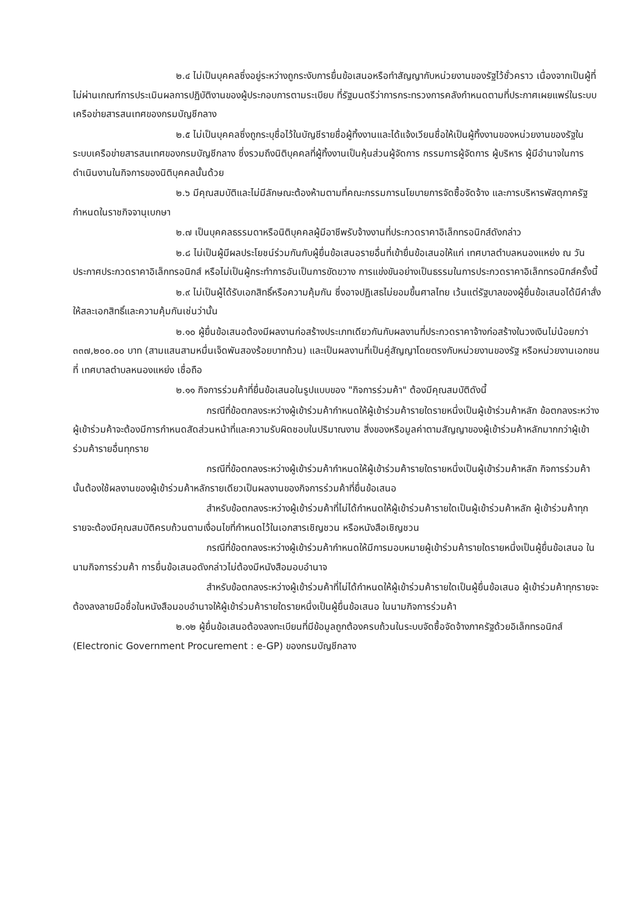๒.๔ ไม่เป็นบุคคลซึ่งอยู่ระหว่างถูกระงับการยื่นข้อเสนอหรือทำสัญญากับหน่วยงานของรัฐไว้ชั่วคราว เนื่องจากเป็นผู้ที่ไม่ผ่านเกณฑ์การประเมินผลการปฏิบัติงานของผู้ประกอบการตามระเบียบ ที่รัฐมนตรีว่าการกระทรวงการคลังกำหนดตามที่ประกาศเผยแพร่ในระบบเครือข่ายสารสนเทศของกรมบัญชีกลาง
๒.๕ ไม่เป็นบุคคลซึ่งถูกระบุชื่อไว้ในบัญชีรายชื่อผู้ทิ้งงานและได้แจ้งเวียนชื่อให้เป็นผู้ทิ้งงานของหน่วยงานของรัฐในระบบเครือข่ายสารสนเทศของกรมบัญชีกลาง ซึ่งรวมถึงนิติบุคคลที่ผู้ทิ้งงานเป็นหุ้นส่วนผู้จัดการ กรรมการผู้จัดการ ผู้บริหาร ผู้มีอำนาจในการดำเนินงานในกิจการของนิติบุคคลนั้นด้วย
๒.๖ มีคุณสมบัติและไม่มีลักษณะต้องห้ามตามที่คณะกรรมการนโยบายการจัดซื้อจัดจ้าง และการบริหารพัสดุภาครัฐกำหนดในราชกิจจานุเบกษา
๒.๗ เป็นบุคคลธรรมดาหรือนิติบุคคลผู้มีอาชีพรับจ้างงานที่ประกวดราคาอิเล็กทรอนิกส์ดังกล่าว
๒.๘ ไม่เป็นผู้มีผลประโยชน์ร่วมกันกับผู้ยื่นข้อเสนอรายอื่นที่เข้ายื่นข้อเสนอให้แก่ เทศบาลตำบลหนองแหย่ง ณ วันประกาศประกวดราคาอิเล็กทรอนิกส์ หรือไม่เป็นผู้กระทำการอันเป็นการขัดขวาง การแข่งขันอย่างเป็นธรรมในการประกวดราคาอิเล็กทรอนิกส์ครั้งนี้
๒.๙ ไม่เป็นผู้ได้รับเอกสิทธิ์หรือความคุ้มกัน ซึ่งอาจปฏิเสธไม่ยอมขึ้นศาลไทย เว้นแต่รัฐบาลของผู้ยื่นข้อเสนอได้มีคำสั่งให้สละเอกสิทธิ์และความคุ้มกันเช่นว่านั้น
๒.๑๐ ผู้ยื่นข้อเสนอต้องมีผลงานก่อสร้างประเภทเดียวกันกับผลงานที่ประกวดราคาจ้างก่อสร้างในวงเงินไม่น้อยกว่า ๓๓๗,๒๐๐.๐๐ บาท (สามแสนสามหมื่นเจ็ดพันสองร้อยบาทถ้วน) และเป็นผลงานที่เป็นคู่สัญญาโดยตรงกับหน่วยงานของรัฐ หรือหน่วยงานเอกชนที่ เทศบาลตำบลหนองแหย่ง เชื่อถือ
๒.๑๑ กิจการร่วมค้าที่ยื่นข้อเสนอในรูปแบบของ "กิจการร่วมค้า" ต้องมีคุณสมบัติดังนี้
กรณีที่ข้อตกลงระหว่างผู้เข้าร่วมค้ากำหนดให้ผู้เข้าร่วมค้ารายใดรายหนึ่งเป็นผู้เข้าร่วมค้าหลัก ข้อตกลงระหว่างผู้เข้าร่วมค้าจะต้องมีการกำหนดสัดส่วนหน้าที่และความรับผิดชอบในปริมาณงาน สิ่งของหรือมูลค่าตามสัญญาของผู้เข้าร่วมค้าหลักมากกว่าผู้เข้าร่วมค้ารายอื่นทุกราย
กรณีที่ข้อตกลงระหว่างผู้เข้าร่วมค้ากำหนดให้ผู้เข้าร่วมค้ารายใดรายหนึ่งเป็นผู้เข้าร่วมค้าหลัก กิจการร่วมค้านั้นต้องใช้ผลงานของผู้เข้าร่วมค้าหลักรายเดียวเป็นผลงานของกิจการร่วมค้าที่ยื่นข้อเสนอ
สำหรับข้อตกลงระหว่างผู้เข้าร่วมค้าที่ไม่ได้กำหนดให้ผู้เข้าร่วมค้ารายใดเป็นผู้เข้าร่วมค้าหลัก ผู้เข้าร่วมค้าทุกรายจะต้องมีคุณสมบัติครบถ้วนตามเงื่อนไขที่กำหนดไว้ในเอกสารเชิญชวน หรือหนังสือเชิญชวน
กรณีที่ข้อตกลงระหว่างผู้เข้าร่วมค้ากำหนดให้มีการมอบหมายผู้เข้าร่วมค้ารายใดรายหนึ่งเป็นผู้ยื่นข้อเสนอ ในนามกิจการร่วมค้า การยื่นข้อเสนอดังกล่าวไม่ต้องมีหนังสือมอบอำนาจ
สำหรับข้อตกลงระหว่างผู้เข้าร่วมค้าที่ไม่ได้กำหนดให้ผู้เข้าร่วมค้ารายใดเป็นผู้ยื่นข้อเสนอ ผู้เข้าร่วมค้าทุกรายจะต้องลงลายมือชื่อในหนังสือมอบอำนาจให้ผู้เข้าร่วมค้ารายใดรายหนึ่งเป็นผู้ยื่นข้อเสนอ ในนามกิจการร่วมค้า
๒.๑๒ ผู้ยื่นข้อเสนอต้องลงทะเบียนที่มีข้อมูลถูกต้องครบถ้วนในระบบจัดซื้อจัดจ้างภาครัฐด้วยอิเล็กทรอนิกส์ (Electronic Government Procurement : e-GP) ของกรมบัญชีกลาง